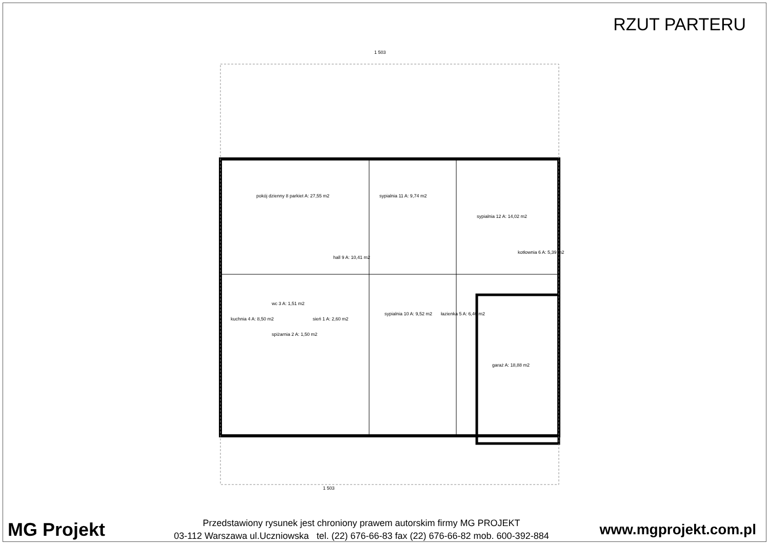RZUT PARTERU
pokój dzienny 8 parkiet A: 27,55 m2
sypialnia 11 A: 9,74 m2
sypialnia 12 A: 14,02 m2
kuchnia 4 A: 8,50 m2
sypialnia 10 A: 9,52 m2
hall 9 A: 10,41 m2
garaż A: 18,88 m2
łazienka 5 A: 6,46 m2
kotłownia 6 A: 5,39 m2
wc 3 A: 1,51 m2
sień 1 A: 2,60 m2
spiżarnia 2 A: 1,50 m2
1 503
1 503
MG Projekt
Przedstawiony rysunek jest chroniony prawem autorskim firmy MG PROJEKT
03-112 Warszawa ul.Uczniowska tel. (22) 676-66-83 fax (22) 676-66-82 mob. 600-392-884
www.mgprojekt.com.pl